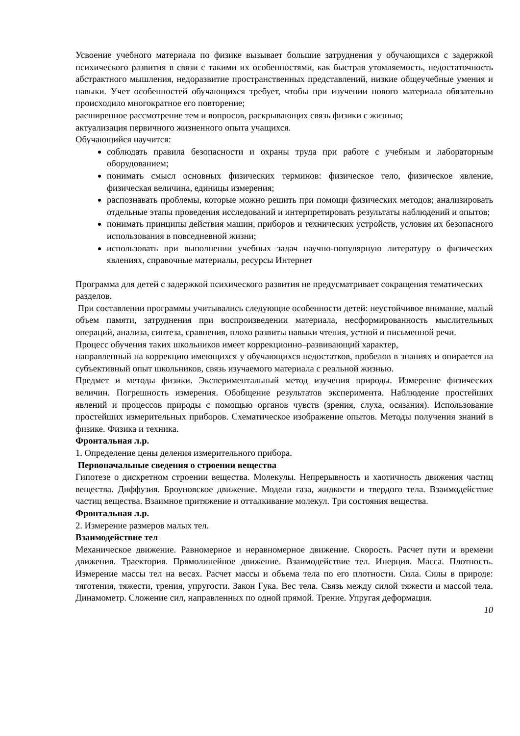Усвоение учебного материала по физике вызывает большие затруднения у обучающихся с задержкой психического развития в связи с такими их особенностями, как быстрая утомляемость, недостаточность абстрактного мышления, недоразвитие пространственных представлений, низкие общеучебные умения и навыки. Учет особенностей обучающихся требует, чтобы при изучении нового материала обязательно происходило многократное его повторение;
расширенное рассмотрение тем и вопросов, раскрывающих связь физики с жизнью;
актуализация первичного жизненного опыта учащихся.
Обучающийся научится:
соблюдать правила безопасности и охраны труда при работе с учебным и лабораторным оборудованием;
понимать смысл основных физических терминов: физическое тело, физическое явление, физическая величина, единицы измерения;
распознавать проблемы, которые можно решить при помощи физических методов; анализировать отдельные этапы проведения исследований и интерпретировать результаты наблюдений и опытов;
понимать принципы действия машин, приборов и технических устройств, условия их безопасного использования в повседневной жизни;
использовать при выполнении учебных задач научно-популярную литературу о физических явлениях, справочные материалы, ресурсы Интернет
Программа для детей с задержкой психического развития не предусматривает сокращения тематических разделов.
При составлении программы учитывались следующие особенности детей: неустойчивое внимание, малый объем памяти, затруднения при воспроизведении материала, несформированность мыслительных операций, анализа, синтеза, сравнения, плохо развиты навыки чтения, устной и письменной речи.
Процесс обучения таких школьников имеет коррекционно–развивающий характер,
направленный на коррекцию имеющихся у обучающихся недостатков, пробелов в знаниях и опирается на субъективный опыт школьников, связь изучаемого материала с реальной жизнью.
Предмет и методы физики. Экспериментальный метод изучения природы. Измерение физических величин. Погрешность измерения. Обобщение результатов эксперимента. Наблюдение простейших явлений и процессов природы с помощью органов чувств (зрения, слуха, осязания). Использование простейших измерительных приборов. Схематическое изображение опытов. Методы получения знаний в физике. Физика и техника.
Фронтальная л.р.
1. Определение цены деления измерительного прибора.
Первоначальные сведения о строении вещества
Гипотезе о дискретном строении вещества. Молекулы. Непрерывность и хаотичность движения частиц вещества. Диффузия. Броуновское движение. Модели газа, жидкости и твердого тела. Взаимодействие частиц вещества. Взаимное притяжение и отталкивание молекул. Три состояния вещества.
Фронтальная л.р.
2. Измерение размеров малых тел.
Взаимодействие тел
Механическое движение. Равномерное и неравномерное движение. Скорость. Расчет пути и времени движения. Траектория. Прямолинейное движение. Взаимодействие тел. Инерция. Масса. Плотность. Измерение массы тел на весах. Расчет массы и объема тела по его плотности. Сила. Силы в природе: тяготения, тяжести, трения, упругости. Закон Гука. Вес тела. Связь между силой тяжести и массой тела. Динамометр. Сложение сил, направленных по одной прямой. Трение. Упругая деформация.
10